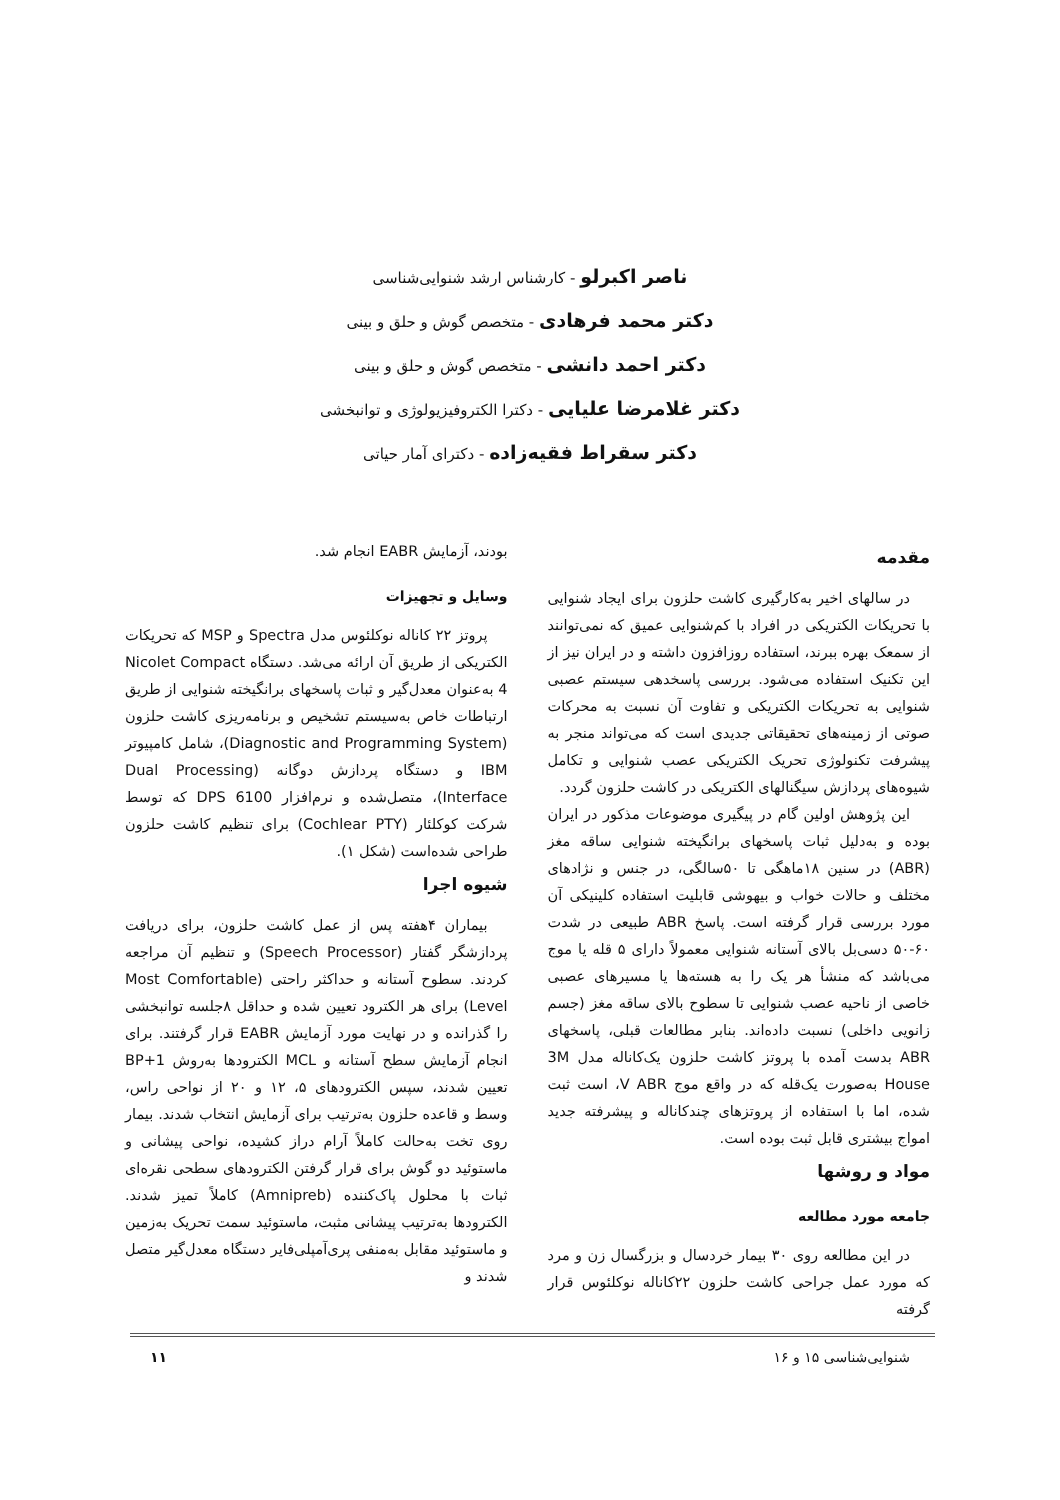ناصر اکبرلو - کارشناس ارشد شنوایی‌شناسی
دکتر محمد فرهادی - متخصص گوش و حلق و بینی
دکتر احمد دانشی - متخصص گوش و حلق و بینی
دکتر غلامرضا علیایی - دکترا الکتروفیزیولوژی و توانبخشی
دکتر سقراط فقیه‌زاده - دکترای آمار حیاتی
مقدمه
در سالهای اخیر به‌کارگیری کاشت حلزون برای ایجاد شنوایی با تحریکات الکتریکی در افراد با کم‌شنوایی عمیق که نمی‌توانند از سمعک بهره ببرند، استفاده روزافزون داشته و در ایران نیز از این تکنیک استفاده می‌شود. بررسی پاسخدهی سیستم عصبی شنوایی به تحریکات الکتریکی و تفاوت آن نسبت به محرکات صوتی از زمینه‌های تحقیقاتی جدیدی است که می‌تواند منجر به پیشرفت تکنولوژی تحریک الکتریکی عصب شنوایی و تکامل شیوه‌های پردازش سیگنالهای الکتریکی در کاشت حلزون گردد.
این پژوهش اولین گام در پیگیری موضوعات مذکور در ایران بوده و به‌دلیل ثبات پاسخهای برانگیخته شنوایی ساقه مغز (ABR) در سنین ۱۸ماهگی تا ۵۰سالگی، در جنس و نژادهای مختلف و حالات خواب و بیهوشی قابلیت استفاده کلینیکی آن مورد بررسی قرار گرفته است. پاسخ ABR طبیعی در شدت ۶۰-۵۰ دسی‌بل بالای آستانه شنوایی معمولاً دارای ۵ قله یا موج می‌باشد که منشأ هر یک را به هسته‌ها یا مسیرهای عصبی خاصی از ناحیه عصب شنوایی تا سطوح بالای ساقه مغز (جسم زانویی داخلی) نسبت داده‌اند. بنابر مطالعات قبلی، پاسخهای ABR بدست آمده با پروتز کاشت حلزون یک‌کاناله مدل 3M House به‌صورت یک‌قله که در واقع موج V ABR، است ثبت شده، اما با استفاده از پروتزهای چندکاناله و پیشرفته جدید امواج بیشتری قابل ثبت بوده است.
مواد و روشها
جامعه مورد مطالعه
در این مطالعه روی ۳۰ بیمار خردسال و بزرگسال زن و مرد که مورد عمل جراحی کاشت حلزون ۲۲کاناله نوکلئوس قرار گرفته
بودند، آزمایش EABR انجام شد.
وسایل و تجهیزات
پروتز ۲۲ کاناله نوکلئوس مدل Spectra و MSP که تحریکات الکتریکی از طریق آن ارائه می‌شد. دستگاه Nicolet Compact 4 به‌عنوان معدل‌گیر و ثبات پاسخهای برانگیخته شنوایی از طریق ارتباطات خاص به‌سیستم تشخیص و برنامه‌ریزی کاشت حلزون (Diagnostic and Programming System)، شامل کامپیوتر IBM و دستگاه پردازش دوگانه (Dual Processing Interface)، متصل‌شده و نرم‌افزار DPS 6100 که توسط شرکت کوکلئار (Cochlear PTY) برای تنظیم کاشت حلزون طراحی شده‌است (شکل ۱).
شیوه اجرا
بیماران ۴هفته پس از عمل کاشت حلزون، برای دریافت پردازشگر گفتار (Speech Processor) و تنظیم آن مراجعه کردند. سطوح آستانه و حداکثر راحتی (Most Comfortable Level) برای هر الکترود تعیین شده و حداقل ۸جلسه توانبخشی را گذرانده و در نهایت مورد آزمایش EABR قرار گرفتند. برای انجام آزمایش سطح آستانه و MCL الکترودها به‌روش BP+1 تعیین شدند، سپس الکترودهای ۵، ۱۲ و ۲۰ از نواحی راس، وسط و قاعده حلزون به‌ترتیب برای آزمایش انتخاب شدند. بیمار روی تخت به‌حالت کاملاً آرام دراز کشیده، نواحی پیشانی و ماستوئید دو گوش برای قرار گرفتن الکترودهای سطحی نقره‌ای ثبات با محلول پاک‌کننده (Amnipreb) کاملاً تمیز شدند. الکترودها به‌ترتیب پیشانی مثبت، ماستوئید سمت تحریک به‌زمین و ماستوئید مقابل به‌منفی پری‌آمپلی‌فایر دستگاه معدل‌گیر متصل شدند و
شنوایی‌شناسی ۱۵ و ۱۶ ۱۱